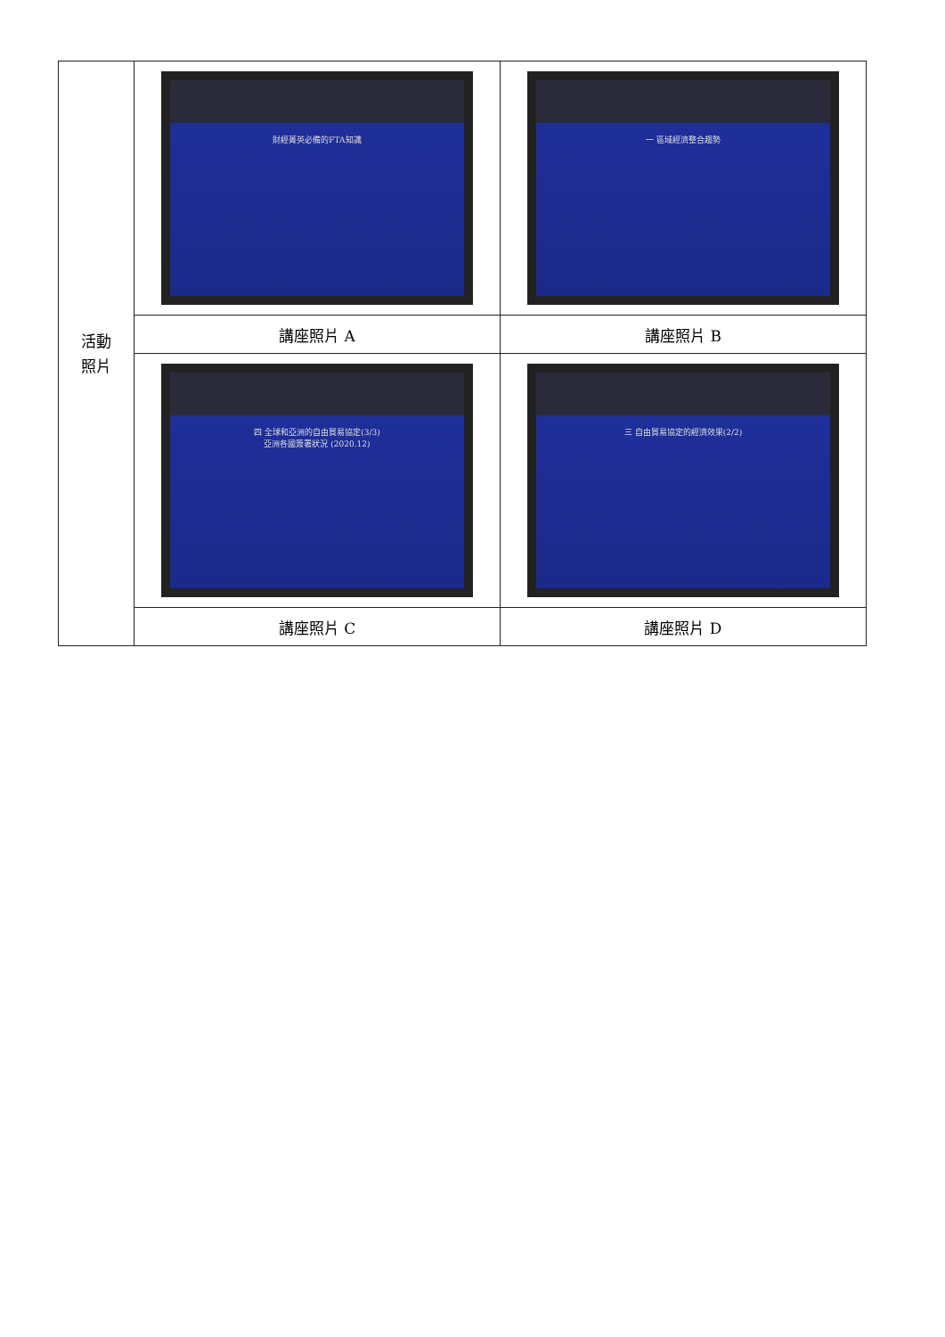| 活動 照片 | 財經菁英必備的FTA知識 | 一 區域經濟整合趨勢 |
| | 講座照片 A | 講座照片 B |
| | 四 全球和亞洲的自由貿易協定(3/3) 亞洲各國簽署狀況 (2020.12) | 三 自由貿易協定的經濟效果(2/2) |
| | 講座照片 C | 講座照片 D |